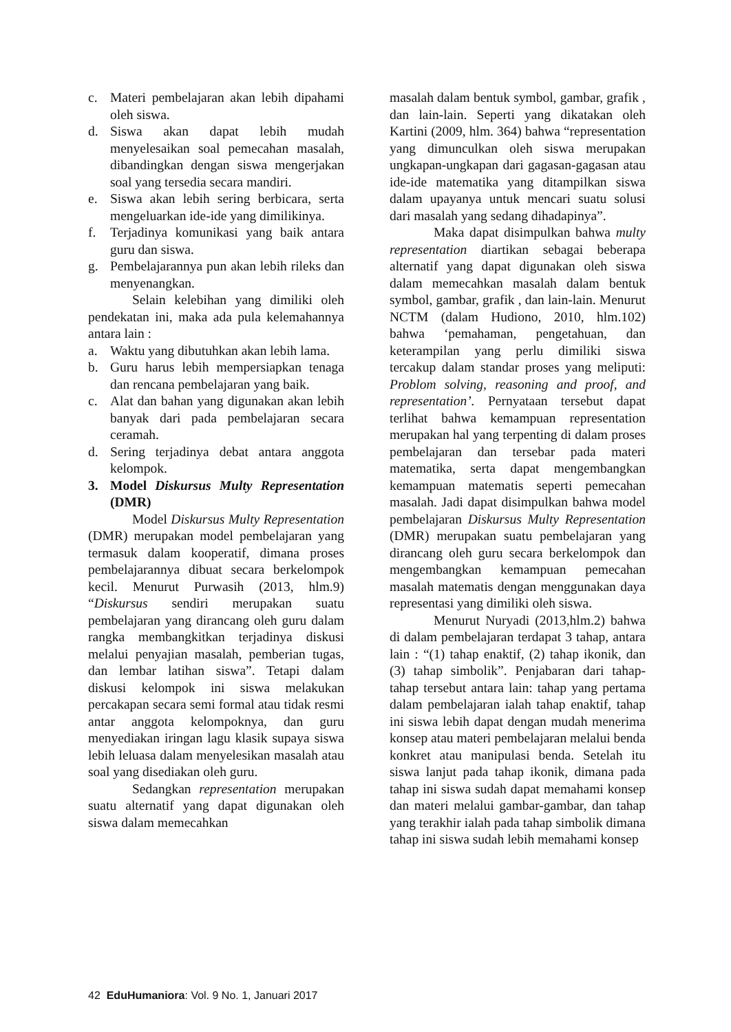c. Materi pembelajaran akan lebih dipahami oleh siswa.
d. Siswa akan dapat lebih mudah menyelesaikan soal pemecahan masalah, dibandingkan dengan siswa mengerjakan soal yang tersedia secara mandiri.
e. Siswa akan lebih sering berbicara, serta mengeluarkan ide-ide yang dimilikinya.
f. Terjadinya komunikasi yang baik antara guru dan siswa.
g. Pembelajarannya pun akan lebih rileks dan menyenangkan.
Selain kelebihan yang dimiliki oleh pendekatan ini, maka ada pula kelemahannya antara lain :
a. Waktu yang dibutuhkan akan lebih lama.
b. Guru harus lebih mempersiapkan tenaga dan rencana pembelajaran yang baik.
c. Alat dan bahan yang digunakan akan lebih banyak dari pada pembelajaran secara ceramah.
d. Sering terjadinya debat antara anggota kelompok.
3. Model Diskursus Multy Representation (DMR)
Model Diskursus Multy Representation (DMR) merupakan model pembelajaran yang termasuk dalam kooperatif, dimana proses pembelajarannya dibuat secara berkelompok kecil. Menurut Purwasih (2013, hlm.9) “Diskursus sendiri merupakan suatu pembelajaran yang dirancang oleh guru dalam rangka membangkitkan terjadinya diskusi melalui penyajian masalah, pemberian tugas, dan lembar latihan siswa”. Tetapi dalam diskusi kelompok ini siswa melakukan percakapan secara semi formal atau tidak resmi antar anggota kelompoknya, dan guru menyediakan iringan lagu klasik supaya siswa lebih leluasa dalam menyelesikan masalah atau soal yang disediakan oleh guru.
Sedangkan representation merupakan suatu alternatif yang dapat digunakan oleh siswa dalam memecahkan
masalah dalam bentuk symbol, gambar, grafik , dan lain-lain. Seperti yang dikatakan oleh Kartini (2009, hlm. 364) bahwa “representation yang dimunculkan oleh siswa merupakan ungkapan-ungkapan dari gagasan-gagasan atau ide-ide matematika yang ditampilkan siswa dalam upayanya untuk mencari suatu solusi dari masalah yang sedang dihadapinya”.
Maka dapat disimpulkan bahwa multy representation diartikan sebagai beberapa alternatif yang dapat digunakan oleh siswa dalam memecahkan masalah dalam bentuk symbol, gambar, grafik , dan lain-lain. Menurut NCTM (dalam Hudiono, 2010, hlm.102) bahwa ‘pemahaman, pengetahuan, dan keterampilan yang perlu dimiliki siswa tercakup dalam standar proses yang meliputi: Problom solving, reasoning and proof, and representation’. Pernyataan tersebut dapat terlihat bahwa kemampuan representation merupakan hal yang terpenting di dalam proses pembelajaran dan tersebar pada materi matematika, serta dapat mengembangkan kemampuan matematis seperti pemecahan masalah. Jadi dapat disimpulkan bahwa model pembelajaran Diskursus Multy Representation (DMR) merupakan suatu pembelajaran yang dirancang oleh guru secara berkelompok dan mengembangkan kemampuan pemecahan masalah matematis dengan menggunakan daya representasi yang dimiliki oleh siswa.
Menurut Nuryadi (2013,hlm.2) bahwa di dalam pembelajaran terdapat 3 tahap, antara lain : “(1) tahap enaktif, (2) tahap ikonik, dan (3) tahap simbolik”. Penjabaran dari tahap-tahap tersebut antara lain: tahap yang pertama dalam pembelajaran ialah tahap enaktif, tahap ini siswa lebih dapat dengan mudah menerima konsep atau materi pembelajaran melalui benda konkret atau manipulasi benda. Setelah itu siswa lanjut pada tahap ikonik, dimana pada tahap ini siswa sudah dapat memahami konsep dan materi melalui gambar-gambar, dan tahap yang terakhir ialah pada tahap simbolik dimana tahap ini siswa sudah lebih memahami konsep
42 EduHumaniora: Vol. 9 No. 1, Januari 2017